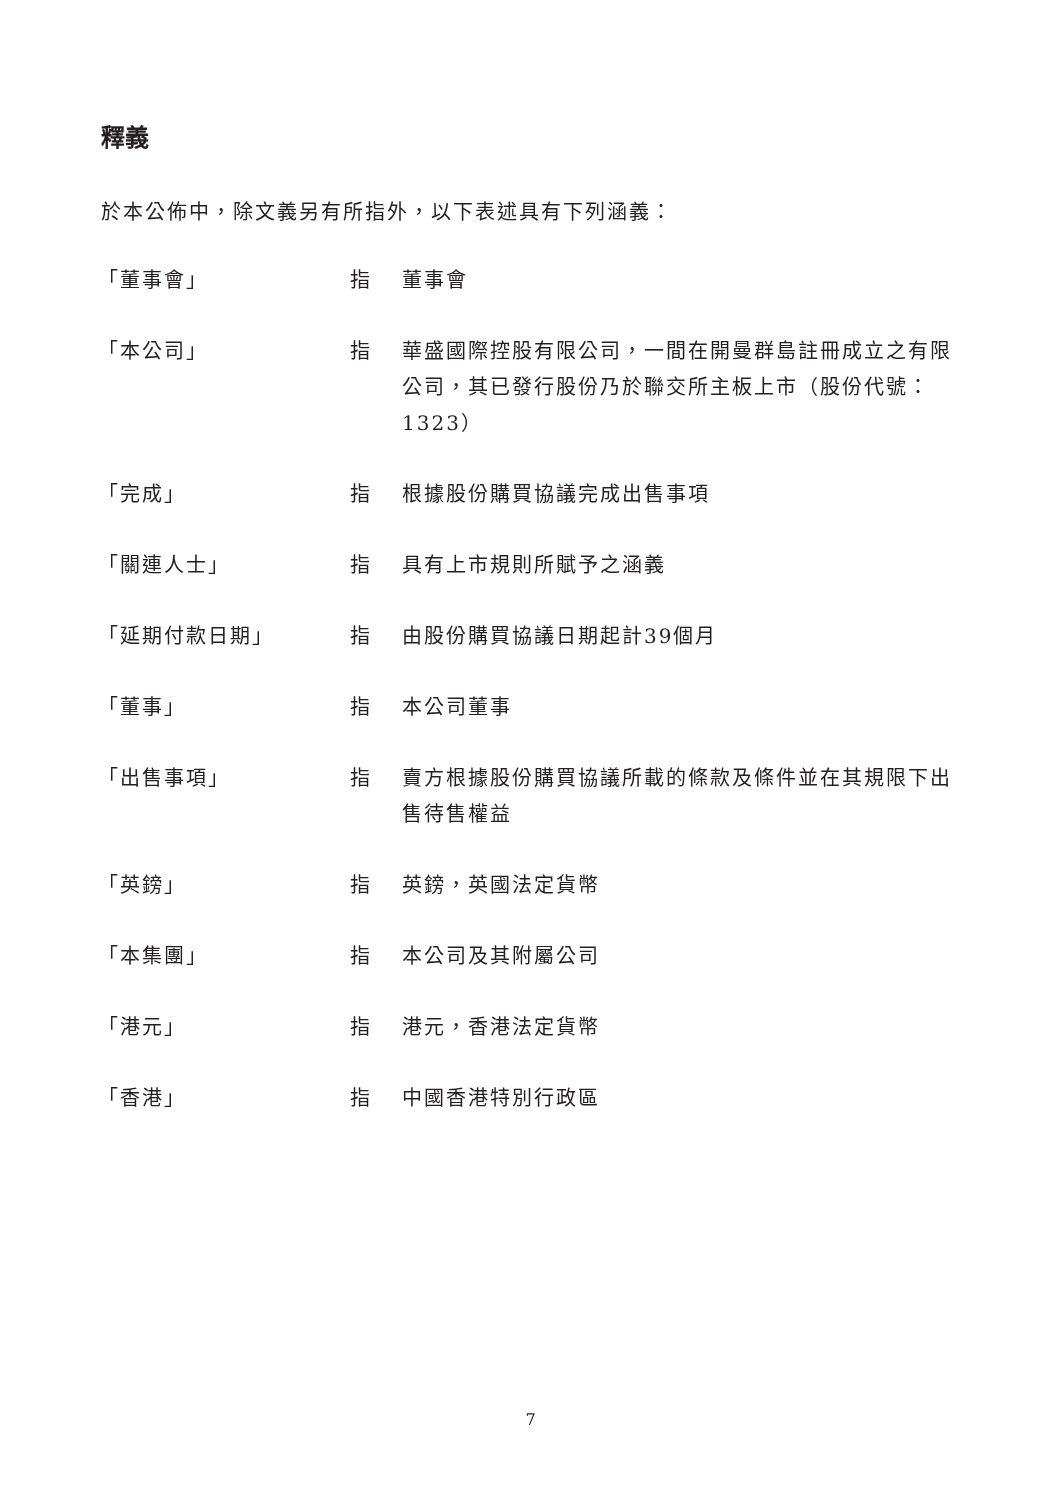釋義
於本公佈中，除文義另有所指外，以下表述具有下列涵義：
| 「董事會」 | 指 | 董事會 |
| 「本公司」 | 指 | 華盛國際控股有限公司，一間在開曼群島註冊成立之有限公司，其已發行股份乃於聯交所主板上市（股份代號：1323） |
| 「完成」 | 指 | 根據股份購買協議完成出售事項 |
| 「關連人士」 | 指 | 具有上市規則所賦予之涵義 |
| 「延期付款日期」 | 指 | 由股份購買協議日期起計39個月 |
| 「董事」 | 指 | 本公司董事 |
| 「出售事項」 | 指 | 賣方根據股份購買協議所載的條款及條件並在其規限下出售待售權益 |
| 「英鎊」 | 指 | 英鎊，英國法定貨幣 |
| 「本集團」 | 指 | 本公司及其附屬公司 |
| 「港元」 | 指 | 港元，香港法定貨幣 |
| 「香港」 | 指 | 中國香港特別行政區 |
7